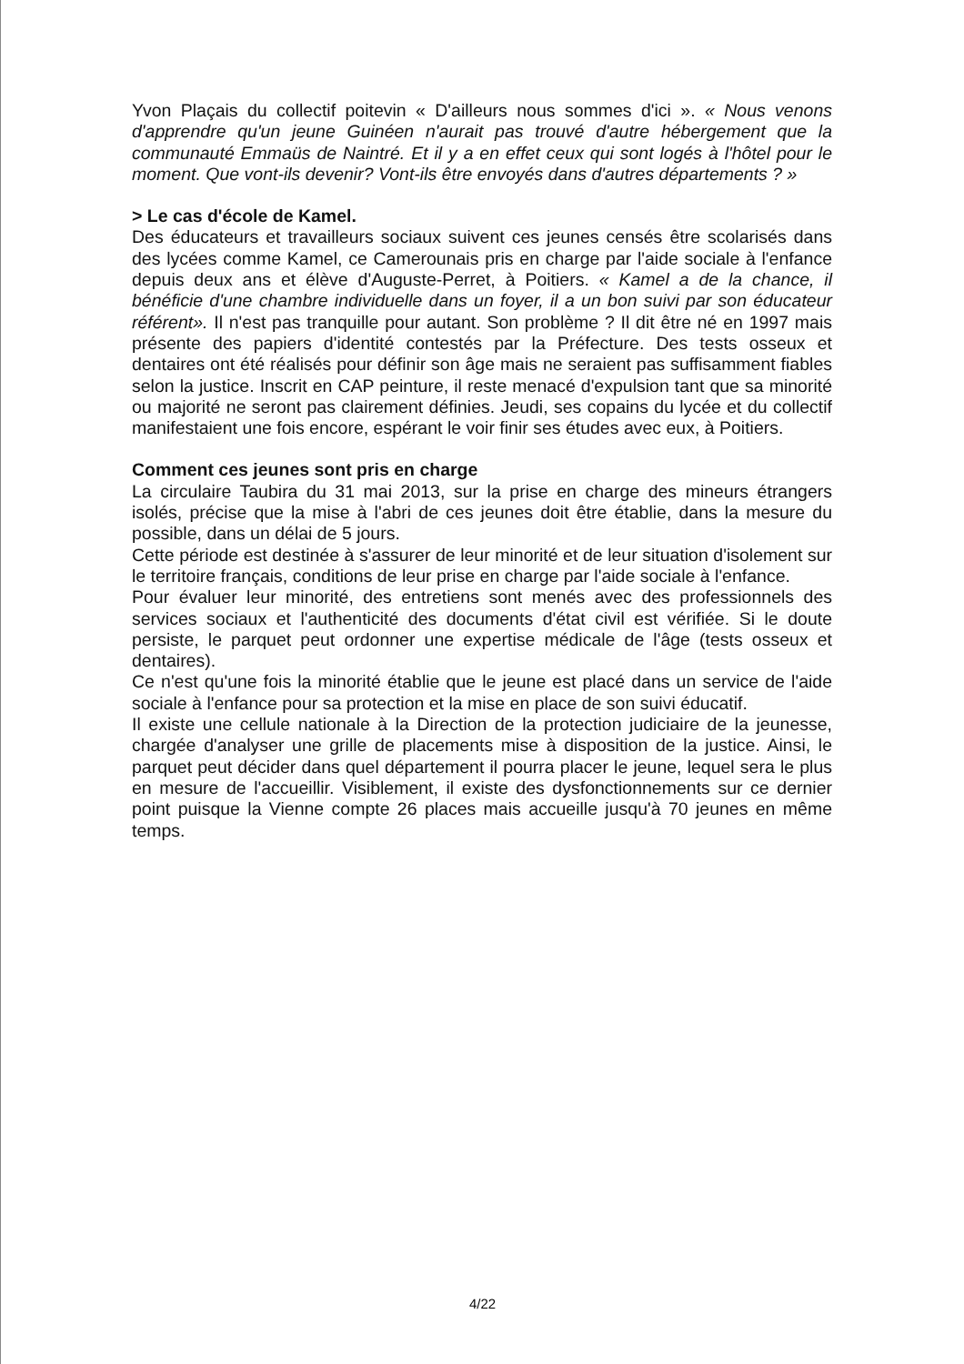Yvon Plaçais du collectif poitevin « D'ailleurs nous sommes d'ici ». « Nous venons d'apprendre qu'un jeune Guinéen n'aurait pas trouvé d'autre hébergement que la communauté Emmaüs de Naintré. Et il y a en effet ceux qui sont logés à l'hôtel pour le moment. Que vont-ils devenir? Vont-ils être envoyés dans d'autres départements ? »
> Le cas d'école de Kamel.
Des éducateurs et travailleurs sociaux suivent ces jeunes censés être scolarisés dans des lycées comme Kamel, ce Camerounais pris en charge par l'aide sociale à l'enfance depuis deux ans et élève d'Auguste-Perret, à Poitiers. « Kamel a de la chance, il bénéficie d'une chambre individuelle dans un foyer, il a un bon suivi par son éducateur référent». Il n'est pas tranquille pour autant. Son problème ? Il dit être né en 1997 mais présente des papiers d'identité contestés par la Préfecture. Des tests osseux et dentaires ont été réalisés pour définir son âge mais ne seraient pas suffisamment fiables selon la justice. Inscrit en CAP peinture, il reste menacé d'expulsion tant que sa minorité ou majorité ne seront pas clairement définies. Jeudi, ses copains du lycée et du collectif manifestaient une fois encore, espérant le voir finir ses études avec eux, à Poitiers.
Comment ces jeunes sont pris en charge
La circulaire Taubira du 31 mai 2013, sur la prise en charge des mineurs étrangers isolés, précise que la mise à l'abri de ces jeunes doit être établie, dans la mesure du possible, dans un délai de 5 jours.
Cette période est destinée à s'assurer de leur minorité et de leur situation d'isolement sur le territoire français, conditions de leur prise en charge par l'aide sociale à l'enfance.
Pour évaluer leur minorité, des entretiens sont menés avec des professionnels des services sociaux et l'authenticité des documents d'état civil est vérifiée. Si le doute persiste, le parquet peut ordonner une expertise médicale de l'âge (tests osseux et dentaires).
Ce n'est qu'une fois la minorité établie que le jeune est placé dans un service de l'aide sociale à l'enfance pour sa protection et la mise en place de son suivi éducatif.
Il existe une cellule nationale à la Direction de la protection judiciaire de la jeunesse, chargée d'analyser une grille de placements mise à disposition de la justice. Ainsi, le parquet peut décider dans quel département il pourra placer le jeune, lequel sera le plus en mesure de l'accueillir. Visiblement, il existe des dysfonctionnements sur ce dernier point puisque la Vienne compte 26 places mais accueille jusqu'à 70 jeunes en même temps.
4/22